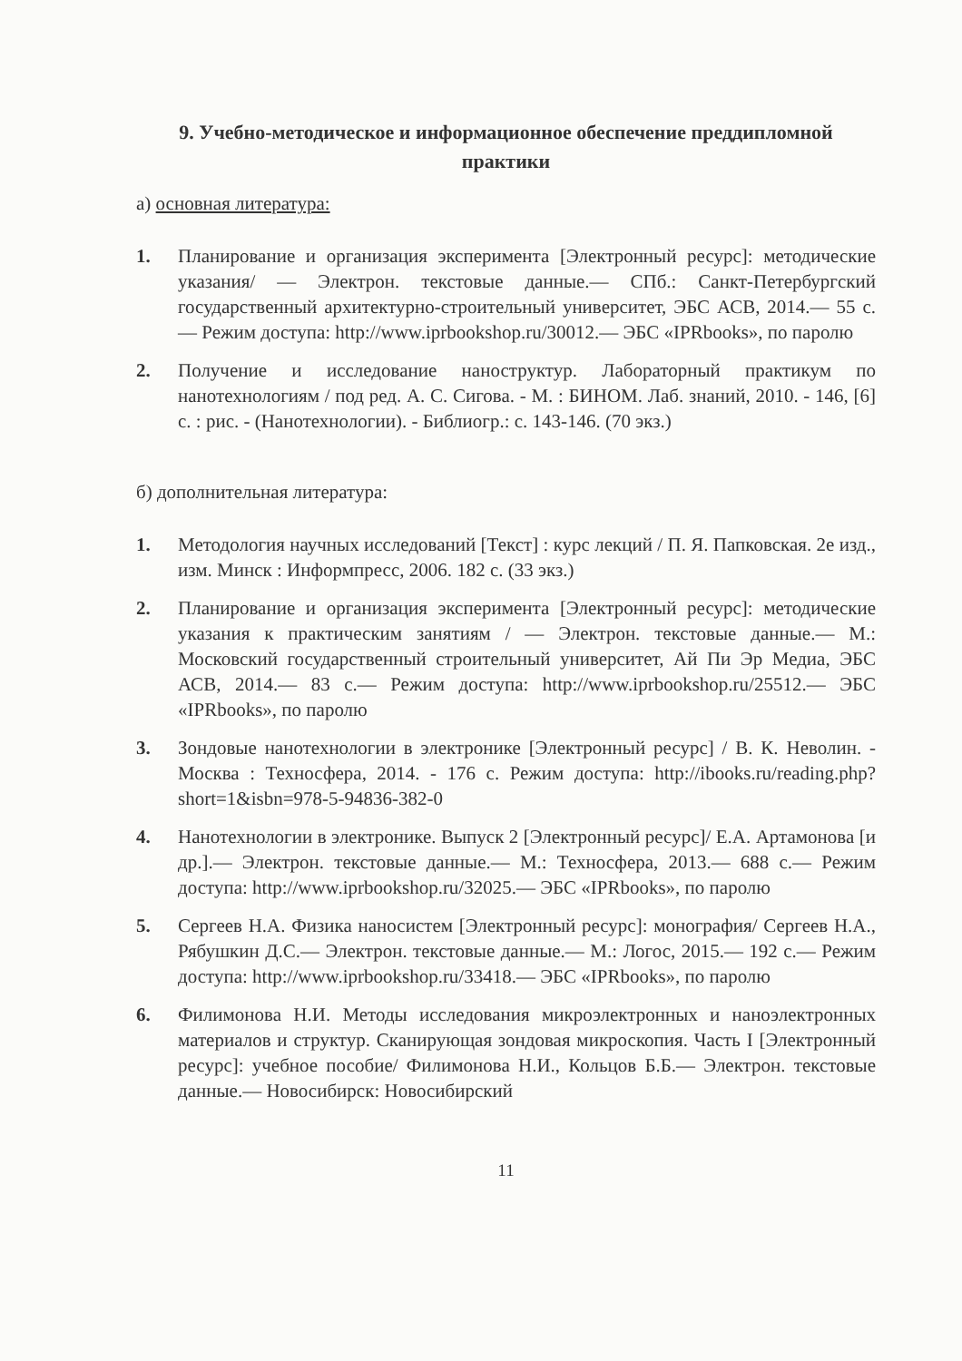9. Учебно-методическое и информационное обеспечение преддипломной практики
а) основная литература:
1. Планирование и организация эксперимента [Электронный ресурс]: методические указания/ — Электрон. текстовые данные.— СПб.: Санкт-Петербургский государственный архитектурно-строительный университет, ЭБС АСВ, 2014.— 55 с.— Режим доступа: http://www.iprbookshop.ru/30012.— ЭБС «IPRbooks», по паролю
2. Получение и исследование наноструктур. Лабораторный практикум по нанотехнологиям / под ред. А. С. Сигова. - М. : БИНОМ. Лаб. знаний, 2010. - 146, [6] с. : рис. - (Нанотехнологии). - Библиогр.: с. 143-146. (70 экз.)
б) дополнительная литература:
1. Методология научных исследований [Текст] : курс лекций / П. Я. Папковская. 2е изд., изм. Минск : Информпресс, 2006. 182 с. (33 экз.)
2. Планирование и организация эксперимента [Электронный ресурс]: методические указания к практическим занятиям / — Электрон. текстовые данные.— М.: Московский государственный строительный университет, Ай Пи Эр Медиа, ЭБС АСВ, 2014.— 83 с.— Режим доступа: http://www.iprbookshop.ru/25512.— ЭБС «IPRbooks», по паролю
3. Зондовые нанотехнологии в электронике [Электронный ресурс] / В. К. Неволин. - Москва : Техносфера, 2014. - 176 с. Режим доступа: http://ibooks.ru/reading.php?short=1&isbn=978-5-94836-382-0
4. Нанотехнологии в электронике. Выпуск 2 [Электронный ресурс]/ Е.А. Артамонова [и др.].— Электрон. текстовые данные.— М.: Техносфера, 2013.— 688 с.— Режим доступа: http://www.iprbookshop.ru/32025.— ЭБС «IPRbooks», по паролю
5. Сергеев Н.А. Физика наносистем [Электронный ресурс]: монография/ Сергеев Н.А., Рябушкин Д.С.— Электрон. текстовые данные.— М.: Логос, 2015.— 192 с.— Режим доступа: http://www.iprbookshop.ru/33418.— ЭБС «IPRbooks», по паролю
6. Филимонова Н.И. Методы исследования микроэлектронных и наноэлектронных материалов и структур. Сканирующая зондовая микроскопия. Часть I [Электронный ресурс]: учебное пособие/ Филимонова Н.И., Кольцов Б.Б.— Электрон. текстовые данные.— Новосибирск: Новосибирский
11